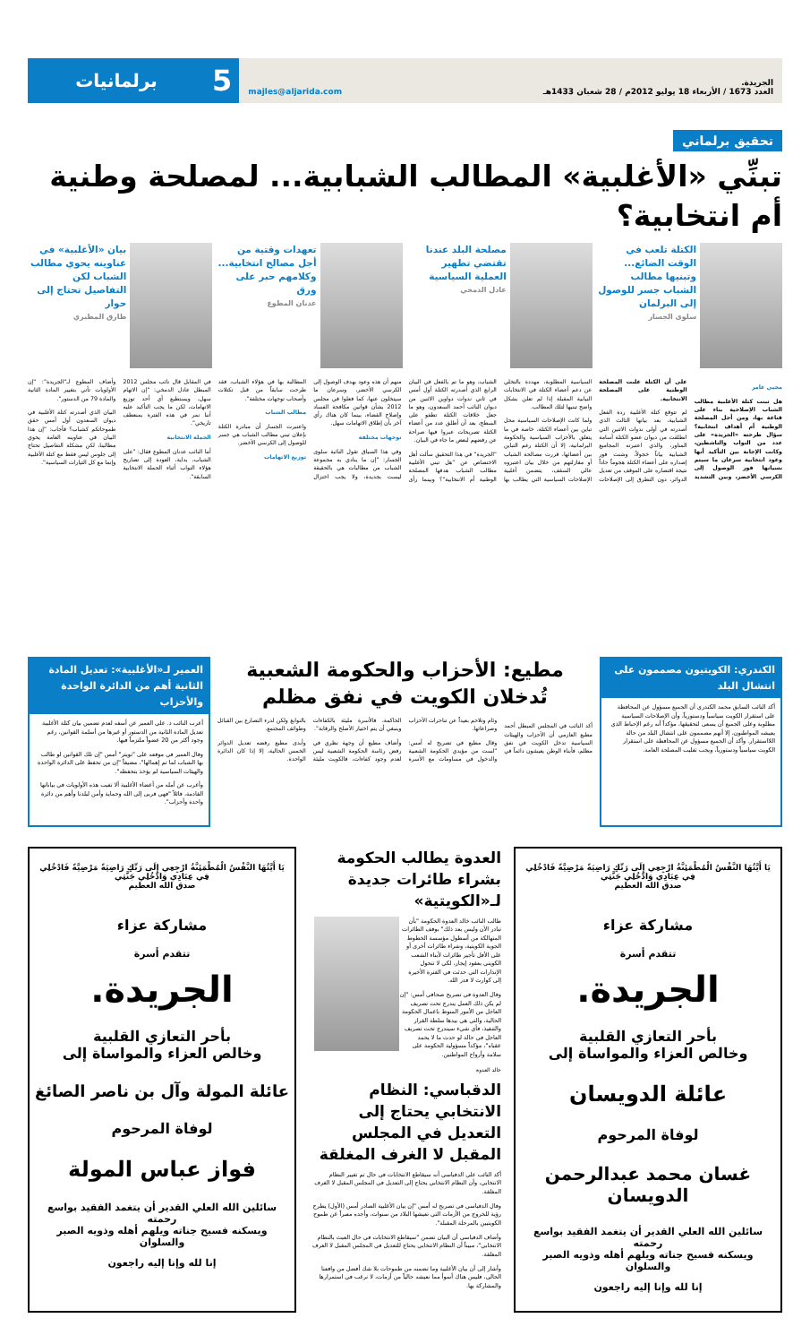برلمانيات
5
الجريدة.
العدد 1673 / الأربعاء 18 يوليو 2012م / 28 شعبان 1433هـ majles@aljarida.com
تحقيق برلماني
تبنِّي «الأغلبية» المطالب الشبابية... لمصلحة وطنية أم انتخابية؟
الكتلة تلعب في الوقت الضائع... وتبنيها مطالب الشباب جسر للوصول إلى البرلمان
سلوى الجسار
مصلحة البلد عندنا تقتضي تطهير العملية السياسية
عادل الدمخي
تعهدات وقتية من أجل مصالح انتخابية... وكلامهم حبر على ورق
عدنان المطوع
بيان «الأغلبية» في عناوينه يحوي مطالب الشباب لكن التفاصيل تحتاج إلى حوار
طارق المطيري
محيي عامر
هل تبنت كتلة الأغلبية مطالب الشباب الإصلاحية بناء على قناعة بها، ومن أجل المصلحة الوطنية أم أهداف انتخابية؟ سؤال طرحته «الجريدة» على عدد من النواب والناشطين، وكانت الإجابة بين التأكيد أنها وعود انتخابية سرعان ما سيتم نسيانها فور الوصول إلى الكرسي الأخضر، وبين التشديد على أن الكتلة غلبت المصلحة الوطنية على المصلحة الانتخابية.
لم تتوقع كتلة الأغلبية ردة الفعل الشبابية، بعد بيانها الثالث الذي أصدرته في أولى ندوات الاثنين التي انطلقت من ديوان عضو الكتلة أسامة المناور، والذي اعتبرته المجاميع الشبابية بياناً خجولاً، وشنت فور إصداره على أعضاء الكتلة هجوماً حاداً نتيجة اقتصاره على الموقف من تعديل الدوائر، دون التطرق إلى الإصلاحات السياسية المطلوبة، مهددة بالتخلي عن دعم أعضاء الكتلة في الانتخابات النيابية المقبلة إذا لم تعلن بشكل واضح تبنيها لتلك المطالب.
ولما كانت الإصلاحات السياسية محل تباين بين أعضاء الكتلة، خاصة في ما يتعلق بالأحزاب السياسية والحكومة البرلمانية، إلا أن الكتلة رغم التباين بين أعضائها، قررت مصالحة الشباب أو مغازلتهم من خلال بيان اعتبروه عالي السقف، يتضمن أغلبية الإصلاحات السياسية التي يطالب بها الشباب، وهو ما تم بالفعل في البيان الرابع الذي أصدرته الكتلة أول أمس في ثاني ندوات دواوين الاثنين من ديوان النائب أحمد السعدون، وهو ما جعل خلافات الكتلة تطفو على السطح، بعد أن أطلق عدد من أعضاء الكتلة تصريحات عبروا فيها صراحة عن رفضهم لبعض ما جاء في البيان.
"الجريدة" في هذا التحقيق سألت أهل الاختصاص عن "هل تبني الأغلبية مطالب الشباب هدفها المصلحة الوطنية أم الانتخابية"؟ وبينما رأى منهم أن هذه وعود بهدف الوصول إلى الكرسي الأخضر، وسرعان ما سيتخلون عنها، كما فعلوا في مجلس 2012 بشأن قوانين مكافحة الفساد وإصلاح القضاء، بينما كان هناك رأي آخر بأن إطلاق الاتهامات سهل.
توجهات مختلفة
وفي هذا السياق تقول النائبة سلوى الجسار: "إن ما ينادي به مجموعة الشباب من مطالبات هي بالحقيقة ليست بجديدة، ولا يجب اختزال المطالبة بها في هؤلاء الشباب، فقد طرحت سابقاً من قبل تكتلات وأصحاب توجهات مختلفة".
مطالب الشباب
واعتبرت الجسار أن مبادرة الكتلة بإعلان تبني مطالب الشباب هي جسر للوصول إلى الكرسي الأخضر.
توزيع الاتهامات
في المقابل قال نائب مجلس 2012 المبطل عادل الدمخي: "إن الاتهام سهل، ويستطيع أي أحد توزيع الاتهامات، لكن ما يجب التأكيد عليه أننا نمر في هذه الفترة بمنعطف تاريخي".
الحملة الانتخابية
أما النائب عدنان المطوع فقال: "على الشباب، بداية، العودة إلى تصاريح هؤلاء النواب أثناء الحملة الانتخابية السابقة".
وأضاف المطوع لـ"الجريدة": "إن الأولويات تأتي بتغيير المادة الثانية والمادة 79 من الدستور".
البيان الذي أصدرته كتلة الأغلبية في ديوان السعدون أول أمس حقق طموحاتكم كشباب؟ فأجاب: "إن هذا البيان في عناوينه العامة يحوي مطالبنا، لكن مشكلة التفاصيل تحتاج إلى جلوس ليس فقط مع كتلة الأغلبية وإنما مع كل التيارات السياسية".
الكندري: الكويتيون مصممون على انتشال البلد
أكد النائب السابق محمد الكندري أن الجميع مسؤول عن المحافظة على استقرار الكويت سياسياً ودستورياً، وأن الإصلاحات السياسية مطلوبة وعلى الجميع أن يسعى لتحقيقها، مؤكداً أنه رغم الإحباط الذي يعيشه المواطنون، إلا أنهم مصممون على انتشال البلد من حالة اللااستقرار. وأكد أن الجميع مسؤول عن المحافظة على استقرار الكويت سياسياً ودستورياً، ويجب تغليب المصلحة العامة.
مطيع: الأحزاب والحكومة الشعبية تُدخلان الكويت في نفق مظلم
أكد النائب في المجلس المبطل أحمد مطيع العازمي أن الأحزاب والهيئات السياسية تدخل الكويت في نفق مظلم، فأبناء الوطن يعيشون دائماً في وئام وتلاحم بعيداً عن تناحرات الأحزاب وصراعاتها.
وقال مطيع في تصريح له أمس: "لست من مؤيدي الحكومة الشعبية والدخول في مساومات مع الأسرة الحاكمة، فالأسرة مليئة بالكفاءات وينبغي أن يتم اختيار الأصلح والرقابة".
وأضاف مطيع أن وجهة نظري في رفض رئاسة الحكومة الشعبية ليس لعدم وجود كفاءات، فالكويت مليئة بالنوابغ ولكن لدرء التصارع بين القبائل وطوائف المجتمع.
وأبدى مطيع رفضه تعديل الدوائر الخمس الحالية، إلا إذا كان الدائرة الواحدة.
العمير لـ«الأغلبية»: تعديل المادة الثانية أهم من الدائرة الواحدة والأحزاب
أعرب النائب د. علي العمير عن أسفه لعدم تضمين بيان كتلة الأغلبية تعديل المادة الثانية من الدستور أو غيرها من أسلمة القوانين، رغم وجود أكثر من 20 عضواً ملتزماً فيها.
وقال العمير في موقعه على "تويتر" أمس "إن تلك القوانين لو طالب بها الشباب لما تم إهمالها"، مضيفاً "إن من تحفظ على الدائرة الواحدة والهيئات السياسية لم يؤخذ بتحفظه".
وأعرب عن أمله من أعضاء الأغلبية ألا تغيب هذه الأولويات في بياناتها القادمة، قائلاً "فهي قربى إلى الله وحماية وأمن لبلدنا وأهم من دائرة واحدة وأحزاب".
يَا أَيَّتُهَا النَّفْسُ الْمُطْمَئِنَّةُ ارْجِعِي إِلَى رَبِّكِ رَاضِيَةً مَرْضِيَّةً فَادْخُلِي فِي عِبَادِي وَادْخُلِي جَنَّتِي
صدق الله العظيم
مشاركة عزاء
تتقدم أسرة
الجريدة.
بأحر التعازي القلبية
وخالص العزاء والمواساة إلى
عائلة الدويسان
لوفاة المرحوم
غسان محمد عبدالرحمن الدويسان
سائلين الله العلي القدير أن يتغمد الفقيد بواسع رحمته
ويسكنه فسيح جناته ويلهم أهله وذويه الصبر والسلوان
إنا لله وإنا إليه راجعون
العدوة يطالب الحكومة بشراء طائرات جديدة لـ«الكويتية»
طالب النائب خالد العدوة الحكومة "بأن تبادر الآن وليس بعد ذلك" بوقف الطائرات المتهالكة من أسطول مؤسسة الخطوط الجوية الكويتية، وشراء طائرات أخرى أو على الأقل تأجير طائرات لأبناء الشعب الكويتي بعقود إيجار، لكي لا تتحول الإنذارات التي حدثت في الفترة الأخيرة إلى كوارث لا قدر الله.
وقال العدوة في تصريح صحافي أمس: "إن لم يكن ذلك العمل يندرج تحت تصريف العاجل من الأمور المنوط باعمال الحكومة الحالية، والتي هي بيدها سلطة القرار والتنفيذ، فأي شيء سيندرج تحت تصريف العاجل في حالة لو حدث ما لا يحمد عقباه"، مؤكداً مسؤولية الحكومة على سلامة وأرواح المواطنين.
خالد العدوة
الدقباسي: النظام الانتخابي يحتاج إلى التعديل في المجلس المقبل لا الغرف المغلقة
أكد النائب علي الدقباسي أنه سيقاطع الانتخابات في حال تم تغيير النظام الانتخابي، وأن النظام الانتخابي يحتاج إلى التعديل في المجلس المقبل لا الغرف المغلقة.
وقال الدقباسي في تصريح له أمس "إن بيان الأغلبية الصادر أمس (الأول) يطرح رؤية للخروج من الأزمات التي تعيشها البلاد من سنوات، وأجده معبراً عن طموح الكويتيين بالمرحلة المقبلة".
وأضاف الدقباسي أن البيان تضمن "سيقاطع الانتخابات في حال العبث بالنظام الانتخابي"، مبيناً أن النظام الانتخابي يحتاج للتعديل في المجلس المقبل لا الغرف المغلقة.
وأشار إلى أن بيان الأغلبية وما تضمنه من طموحات بلا شك أفضل من واقعنا الحالي، فليس هناك أسوأ مما نعيشه حالياً من أزمات، لا نرغب في استمرارها والمشاركة بها.
يَا أَيَّتُهَا النَّفْسُ الْمُطْمَئِنَّةُ ارْجِعِي إِلَى رَبِّكِ رَاضِيَةً مَرْضِيَّةً فَادْخُلِي فِي عِبَادِي وَادْخُلِي جَنَّتِي
صدق الله العظيم
مشاركة عزاء
تتقدم أسرة
الجريدة.
بأحر التعازي القلبية
وخالص العزاء والمواساة إلى
عائلة المولة وآل بن ناصر الصائغ
لوفاة المرحوم
فواز عباس المولة
سائلين الله العلي القدير أن يتغمد الفقيد بواسع رحمته
ويسكنه فسيح جناته ويلهم أهله وذويه الصبر والسلوان
إنا لله وإنا إليه راجعون